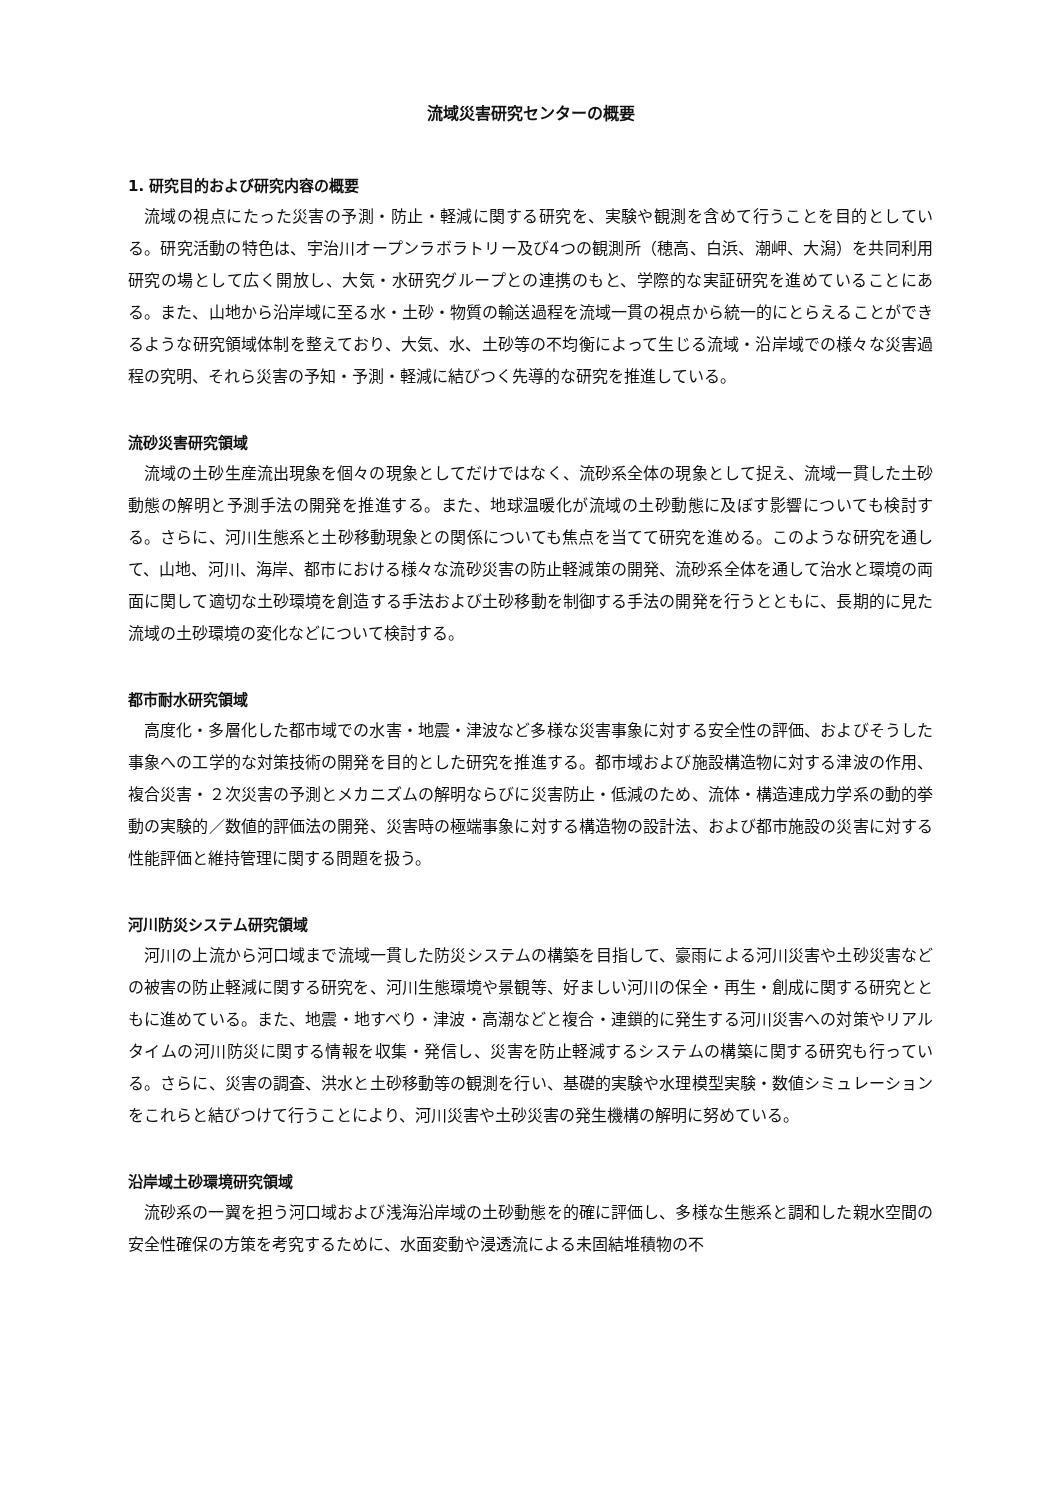流域災害研究センターの概要
1. 研究目的および研究内容の概要
流域の視点にたった災害の予測・防止・軽減に関する研究を、実験や観測を含めて行うことを目的としている。研究活動の特色は、宇治川オープンラボラトリー及び4つの観測所（穂高、白浜、潮岬、大潟）を共同利用研究の場として広く開放し、大気・水研究グループとの連携のもと、学際的な実証研究を進めていることにある。また、山地から沿岸域に至る水・土砂・物質の輸送過程を流域一貫の視点から統一的にとらえることができるような研究領域体制を整えており、大気、水、土砂等の不均衡によって生じる流域・沿岸域での様々な災害過程の究明、それら災害の予知・予測・軽減に結びつく先導的な研究を推進している。
流砂災害研究領域
流域の土砂生産流出現象を個々の現象としてだけではなく、流砂系全体の現象として捉え、流域一貫した土砂動態の解明と予測手法の開発を推進する。また、地球温暖化が流域の土砂動態に及ぼす影響についても検討する。さらに、河川生態系と土砂移動現象との関係についても焦点を当てて研究を進める。このような研究を通して、山地、河川、海岸、都市における様々な流砂災害の防止軽減策の開発、流砂系全体を通して治水と環境の両面に関して適切な土砂環境を創造する手法および土砂移動を制御する手法の開発を行うとともに、長期的に見た流域の土砂環境の変化などについて検討する。
都市耐水研究領域
高度化・多層化した都市域での水害・地震・津波など多様な災害事象に対する安全性の評価、およびそうした事象への工学的な対策技術の開発を目的とした研究を推進する。都市域および施設構造物に対する津波の作用、複合災害・２次災害の予測とメカニズムの解明ならびに災害防止・低減のため、流体・構造連成力学系の動的挙動の実験的／数値的評価法の開発、災害時の極端事象に対する構造物の設計法、および都市施設の災害に対する性能評価と維持管理に関する問題を扱う。
河川防災システム研究領域
河川の上流から河口域まで流域一貫した防災システムの構築を目指して、豪雨による河川災害や土砂災害などの被害の防止軽減に関する研究を、河川生態環境や景観等、好ましい河川の保全・再生・創成に関する研究とともに進めている。また、地震・地すべり・津波・高潮などと複合・連鎖的に発生する河川災害への対策やリアルタイムの河川防災に関する情報を収集・発信し、災害を防止軽減するシステムの構築に関する研究も行っている。さらに、災害の調査、洪水と土砂移動等の観測を行い、基礎的実験や水理模型実験・数値シミュレーションをこれらと結びつけて行うことにより、河川災害や土砂災害の発生機構の解明に努めている。
沿岸域土砂環境研究領域
流砂系の一翼を担う河口域および浅海沿岸域の土砂動態を的確に評価し、多様な生態系と調和した親水空間の安全性確保の方策を考究するために、水面変動や浸透流による未固結堆積物の不